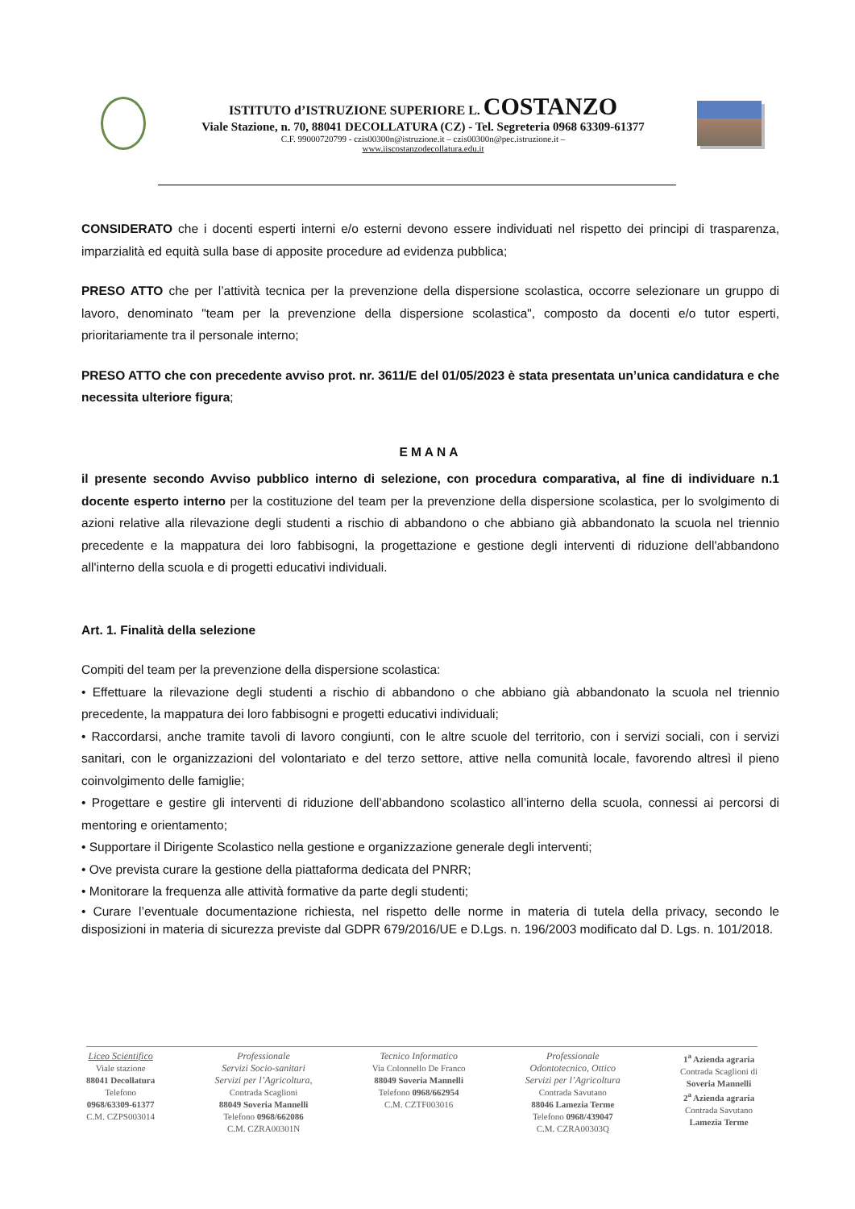ISTITUTO d’ISTRUZIONE SUPERIORE L. COSTANZO
Viale Stazione, n. 70, 88041 DECOLLATURA (CZ) - Tel. Segreteria 0968 63309-61377
C.F. 99000720799 - czis00300n@istruzione.it – czis00300n@pec.istruzione.it –
www.iiscostanzodecollatura.edu.it
CONSIDERATO che i docenti esperti interni e/o esterni devono essere individuati nel rispetto dei principi di trasparenza, imparzialità ed equità sulla base di apposite procedure ad evidenza pubblica;
PRESO ATTO che per l’attività tecnica per la prevenzione della dispersione scolastica, occorre selezionare un gruppo di lavoro, denominato "team per la prevenzione della dispersione scolastica", composto da docenti e/o tutor esperti, prioritariamente tra il personale interno;
PRESO ATTO che con precedente avviso prot. nr. 3611/E del 01/05/2023 è stata presentata un’unica candidatura e che necessita ulteriore figura;
EMANA
il presente secondo Avviso pubblico interno di selezione, con procedura comparativa, al fine di individuare n.1 docente esperto interno per la costituzione del team per la prevenzione della dispersione scolastica, per lo svolgimento di azioni relative alla rilevazione degli studenti a rischio di abbandono o che abbiano già abbandonato la scuola nel triennio precedente e la mappatura dei loro fabbisogni, la progettazione e gestione degli interventi di riduzione dell'abbandono all'interno della scuola e di progetti educativi individuali.
Art. 1. Finalità della selezione
Compiti del team per la prevenzione della dispersione scolastica:
• Effettuare la rilevazione degli studenti a rischio di abbandono o che abbiano già abbandonato la scuola nel triennio precedente, la mappatura dei loro fabbisogni e progetti educativi individuali;
• Raccordarsi, anche tramite tavoli di lavoro congiunti, con le altre scuole del territorio, con i servizi sociali, con i servizi sanitari, con le organizzazioni del volontariato e del terzo settore, attive nella comunità locale, favorendo altresì il pieno coinvolgimento delle famiglie;
• Progettare e gestire gli interventi di riduzione dell’abbandono scolastico all’interno della scuola, connessi ai percorsi di mentoring e orientamento;
• Supportare il Dirigente Scolastico nella gestione e organizzazione generale degli interventi;
• Ove prevista curare la gestione della piattaforma dedicata del PNRR;
• Monitorare la frequenza alle attività formative da parte degli studenti;
• Curare l’eventuale documentazione richiesta, nel rispetto delle norme in materia di tutela della privacy, secondo le disposizioni in materia di sicurezza previste dal GDPR 679/2016/UE e D.Lgs. n. 196/2003 modificato dal D. Lgs. n. 101/2018.
Liceo Scientifico
Viale stazione
88041 Decollatura
Telefono
0968/63309-61377
C.M. CZPS003014
Professionale
Servizi Socio-sanitari
Servizi per l’Agricoltura,
Contrada Scaglioni
88049 Soveria Mannelli
Telefono 0968/662086
C.M. CZRA00301N
Tecnico Informatico
Via Colonnello De Franco
88049 Soveria Mannelli
Telefono 0968/662954
C.M. CZTF003016
Professionale
Odontotecnico, Ottico
Servizi per l’Agricoltura
Contrada Savutano
88046 Lamezia Terme
Telefono 0968/439047
C.M. CZRA00303Q
1<sup>a</sup> Azienda agraria
Contrada Scaglioni di
Soveria Mannelli
2<sup>a</sup> Azienda agraria
Contrada Savutano
Lamezia Terme